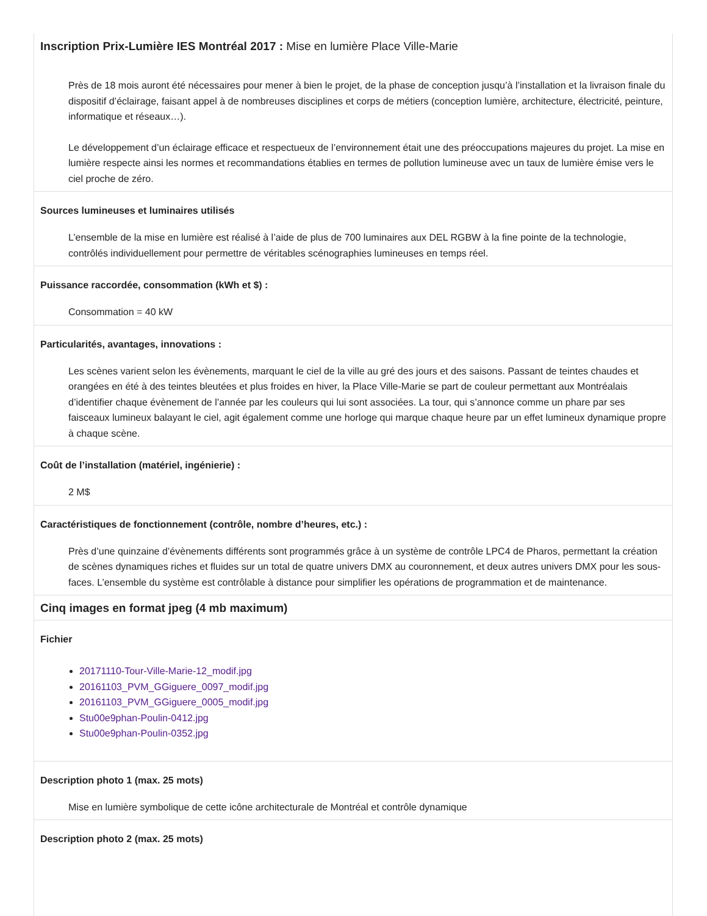Inscription Prix-Lumière IES Montréal 2017 : Mise en lumière Place Ville-Marie
Près de 18 mois auront été nécessaires pour mener à bien le projet, de la phase de conception jusqu’à l’installation et la livraison finale du dispositif d’éclairage, faisant appel à de nombreuses disciplines et corps de métiers (conception lumière, architecture, électricité, peinture, informatique et réseaux…).
Le développement d’un éclairage efficace et respectueux de l’environnement était une des préoccupations majeures du projet. La mise en lumière respecte ainsi les normes et recommandations établies en termes de pollution lumineuse avec un taux de lumière émise vers le ciel proche de zéro.
Sources lumineuses et luminaires utilisés
L’ensemble de la mise en lumière est réalisé à l’aide de plus de 700 luminaires aux DEL RGBW à la fine pointe de la technologie, contrôlés individuellement pour permettre de véritables scénographies lumineuses en temps réel.
Puissance raccordée, consommation (kWh et $) :
Consommation = 40 kW
Particularités, avantages, innovations :
Les scènes varient selon les évènements, marquant le ciel de la ville au gré des jours et des saisons. Passant de teintes chaudes et orangées en été à des teintes bleutées et plus froides en hiver, la Place Ville-Marie se part de couleur permettant aux Montréalais d’identifier chaque évènement de l’année par les couleurs qui lui sont associées. La tour, qui s’annonce comme un phare par ses faisceaux lumineux balayant le ciel, agit également comme une horloge qui marque chaque heure par un effet lumineux dynamique propre à chaque scène.
Coût de l’installation (matériel, ingénierie) :
2 M$
Caractéristiques de fonctionnement (contrôle, nombre d’heures, etc.) :
Près d’une quinzaine d’évènements différents sont programmés grâce à un système de contrôle LPC4 de Pharos, permettant la création de scènes dynamiques riches et fluides sur un total de quatre univers DMX au couronnement, et deux autres univers DMX pour les sous-faces. L’ensemble du système est contrôlable à distance pour simplifier les opérations de programmation et de maintenance.
Cinq images en format jpeg (4 mb maximum)
Fichier
20171110-Tour-Ville-Marie-12_modif.jpg
20161103_PVM_GGiguere_0097_modif.jpg
20161103_PVM_GGiguere_0005_modif.jpg
Stu00e9phan-Poulin-0412.jpg
Stu00e9phan-Poulin-0352.jpg
Description photo 1 (max. 25 mots)
Mise en lumière symbolique de cette icône architecturale de Montréal et contrôle dynamique
Description photo 2 (max. 25 mots)